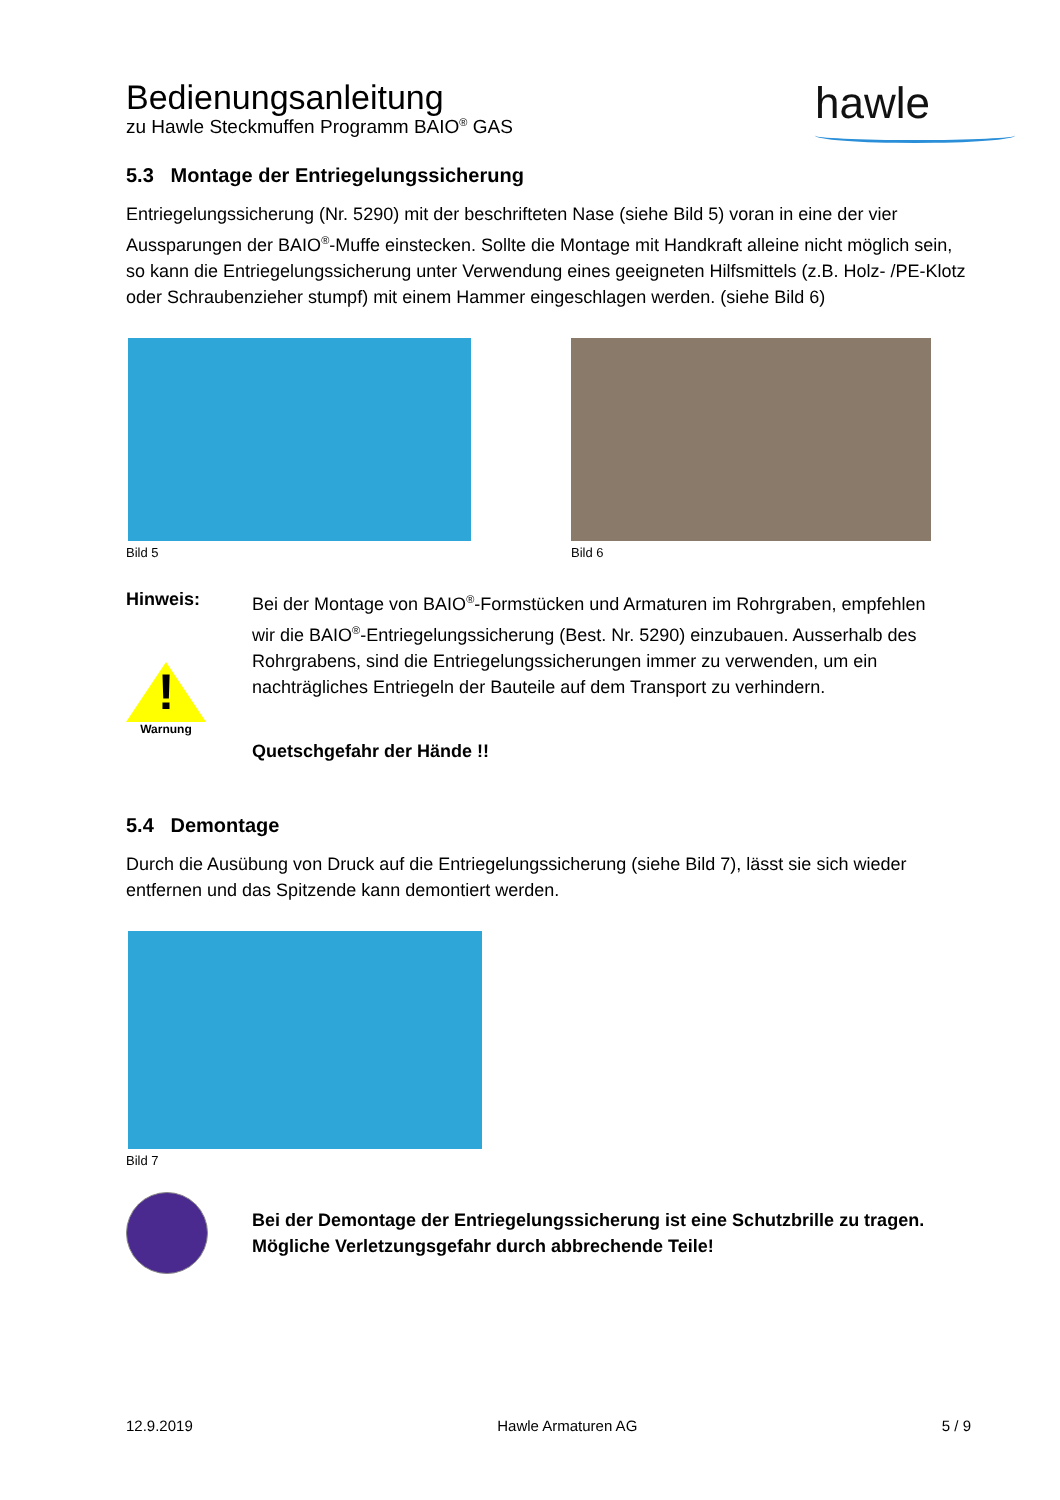Bedienungsanleitung
zu Hawle Steckmuffen Programm BAIO<sup>®</sup> GAS
hawle
5.3 Montage der Entriegelungssicherung
Entriegelungssicherung (Nr. 5290) mit der beschrifteten Nase (siehe Bild 5) voran in eine der vier Aussparungen der BAIO<sup>®</sup>-Muffe einstecken. Sollte die Montage mit Handkraft alleine nicht möglich sein, so kann die Entriegelungssicherung unter Verwendung eines geeigneten Hilfsmittels (z.B. Holz- /PE-Klotz oder Schraubenzieher stumpf) mit einem Hammer eingeschlagen werden. (siehe Bild 6)
Bild 5 Bild 6
Hinweis:
!
Warnung
Bei der Montage von BAIO<sup>®</sup>-Formstücken und Armaturen im Rohrgraben, empfehlen wir die BAIO<sup>®</sup>-Entriegelungssicherung (Best. Nr. 5290) einzubauen. Ausserhalb des Rohrgrabens, sind die Entriegelungssicherungen immer zu verwenden, um ein nachträgliches Entriegeln der Bauteile auf dem Transport zu verhindern.
Quetschgefahr der Hände !!
5.4 Demontage
Durch die Ausübung von Druck auf die Entriegelungssicherung (siehe Bild 7), lässt sie sich wieder entfernen und das Spitzende kann demontiert werden.
Bild 7
Bei der Demontage der Entriegelungssicherung ist eine Schutzbrille zu tragen. Mögliche Verletzungsgefahr durch abbrechende Teile!
12.9.2019 Hawle Armaturen AG 5 / 9